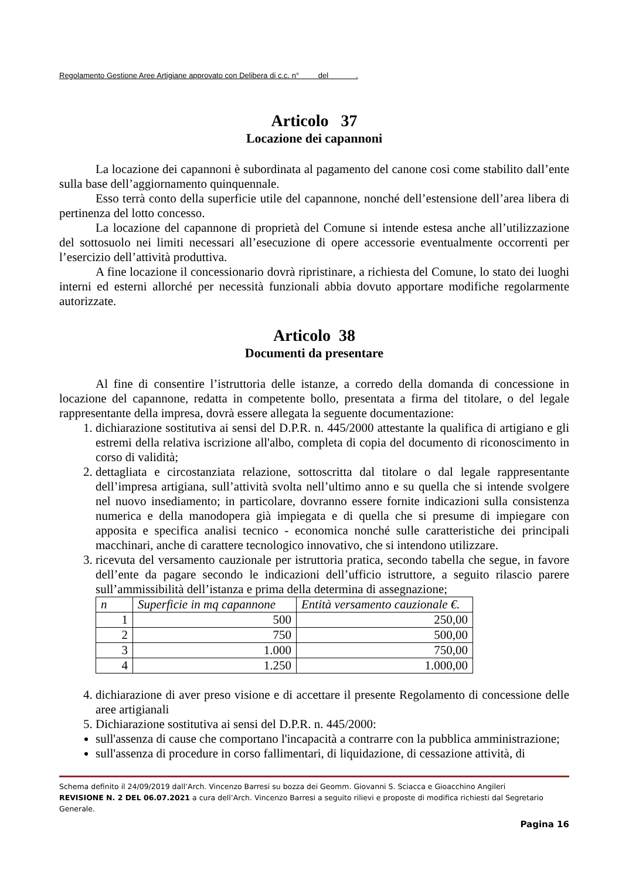Regolamento Gestione Aree Artigiane approvato con Delibera di c.c. n° del .
Articolo 37
Locazione dei capannoni
La locazione dei capannoni è subordinata al pagamento del canone cosi come stabilito dall’ente sulla base dell’aggiornamento quinquennale.
Esso terrà conto della superficie utile del capannone, nonché dell’estensione dell’area libera di pertinenza del lotto concesso.
La locazione del capannone di proprietà del Comune si intende estesa anche all’utilizzazione del sottosuolo nei limiti necessari all’esecuzione di opere accessorie eventualmente occorrenti per l’esercizio dell’attività produttiva.
A fine locazione il concessionario dovrà ripristinare, a richiesta del Comune, lo stato dei luoghi interni ed esterni allorché per necessità funzionali abbia dovuto apportare modifiche regolarmente autorizzate.
Articolo 38
Documenti da presentare
Al fine di consentire l’istruttoria delle istanze, a corredo della domanda di concessione in locazione del capannone, redatta in competente bollo, presentata a firma del titolare, o del legale rappresentante della impresa, dovrà essere allegata la seguente documentazione:
1. dichiarazione sostitutiva ai sensi del D.P.R. n. 445/2000 attestante la qualifica di artigiano e gli estremi della relativa iscrizione all'albo, completa di copia del documento di riconoscimento in corso di validità;
2. dettagliata e circostanziata relazione, sottoscritta dal titolare o dal legale rappresentante dell’impresa artigiana, sull’attività svolta nell’ultimo anno e su quella che si intende svolgere nel nuovo insediamento; in particolare, dovranno essere fornite indicazioni sulla consistenza numerica e della manodopera già impiegata e di quella che si presume di impiegare con apposita e specifica analisi tecnico - economica nonché sulle caratteristiche dei principali macchinari, anche di carattere tecnologico innovativo, che si intendono utilizzare.
3. ricevuta del versamento cauzionale per istruttoria pratica, secondo tabella che segue, in favore dell’ente da pagare secondo le indicazioni dell’ufficio istruttore, a seguito rilascio parere sull’ammissibilità dell’istanza e prima della determina di assegnazione;
| n | Superficie in mq capannone | Entità versamento cauzionale €. |
| --- | --- | --- |
| 1 | 500 | 250,00 |
| 2 | 750 | 500,00 |
| 3 | 1.000 | 750,00 |
| 4 | 1.250 | 1.000,00 |
4. dichiarazione di aver preso visione e di accettare il presente Regolamento di concessione delle aree artigianali
5. Dichiarazione sostitutiva ai sensi del D.P.R. n. 445/2000:
sull'assenza di cause che comportano l'incapacità a contrarre con la pubblica amministrazione;
sull'assenza di procedure in corso fallimentari, di liquidazione, di cessazione attività, di
Schema definito il 24/09/2019 dall’Arch. Vincenzo Barresi su bozza dei Geomm. Giovanni S. Sciacca e Gioacchino Angileri
REVISIONE N. 2 DEL 06.07.2021 a cura dell’Arch. Vincenzo Barresi a seguito rilievi e proposte di modifica richiesti dal Segretario Generale.
Pagina 16